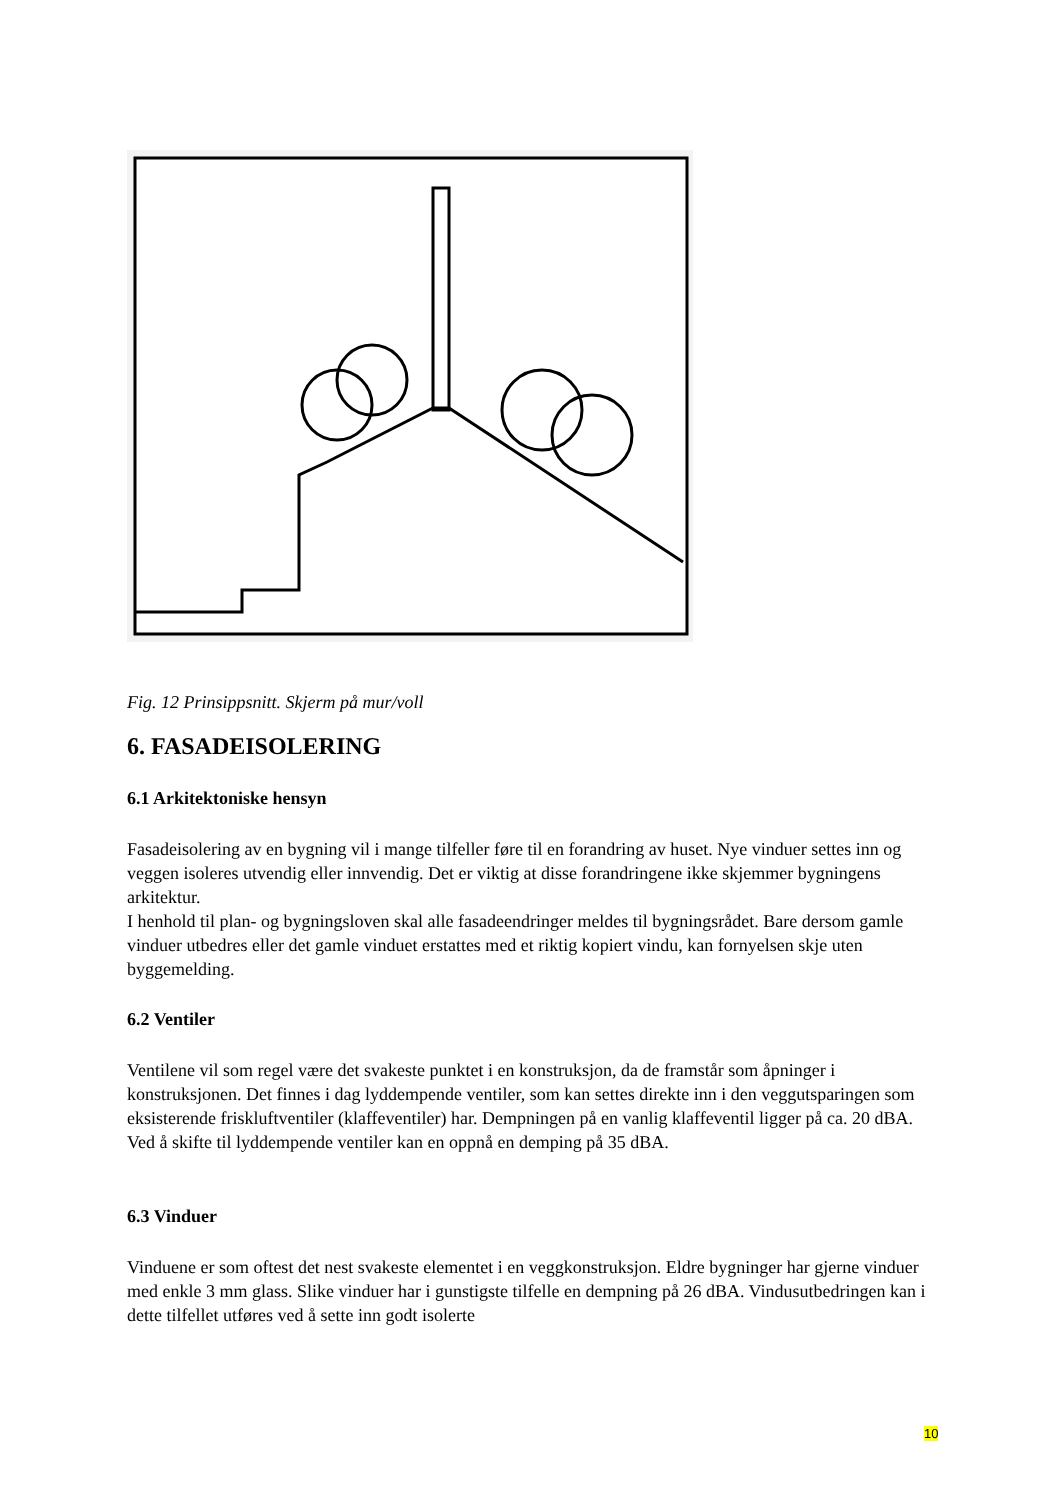Fig. 12 Prinsippsnitt. Skjerm på mur/voll
6. FASADEISOLERING
6.1 Arkitektoniske hensyn
Fasadeisolering av en bygning vil i mange tilfeller føre til en forandring av huset. Nye vinduer settes inn og veggen isoleres utvendig eller innvendig. Det er viktig at disse forandringene ikke skjemmer bygningens arkitektur.
I henhold til plan- og bygningsloven skal alle fasadeendringer meldes til bygningsrådet. Bare dersom gamle vinduer utbedres eller det gamle vinduet erstattes med et riktig kopiert vindu, kan fornyelsen skje uten byggemelding.
6.2 Ventiler
Ventilene vil som regel være det svakeste punktet i en konstruksjon, da de framstår som åpninger i konstruksjonen. Det finnes i dag lyddempende ventiler, som kan settes direkte inn i den veggutsparingen som eksisterende friskluftventiler (klaffeventiler) har. Dempningen på en vanlig klaffeventil ligger på ca. 20 dBA. Ved å skifte til lyddempende ventiler kan en oppnå en demping på 35 dBA.
6.3 Vinduer
Vinduene er som oftest det nest svakeste elementet i en veggkonstruksjon. Eldre bygninger har gjerne vinduer med enkle 3 mm glass. Slike vinduer har i gunstigste tilfelle en dempning på 26 dBA. Vindusutbedringen kan i dette tilfellet utføres ved å sette inn godt isolerte
10